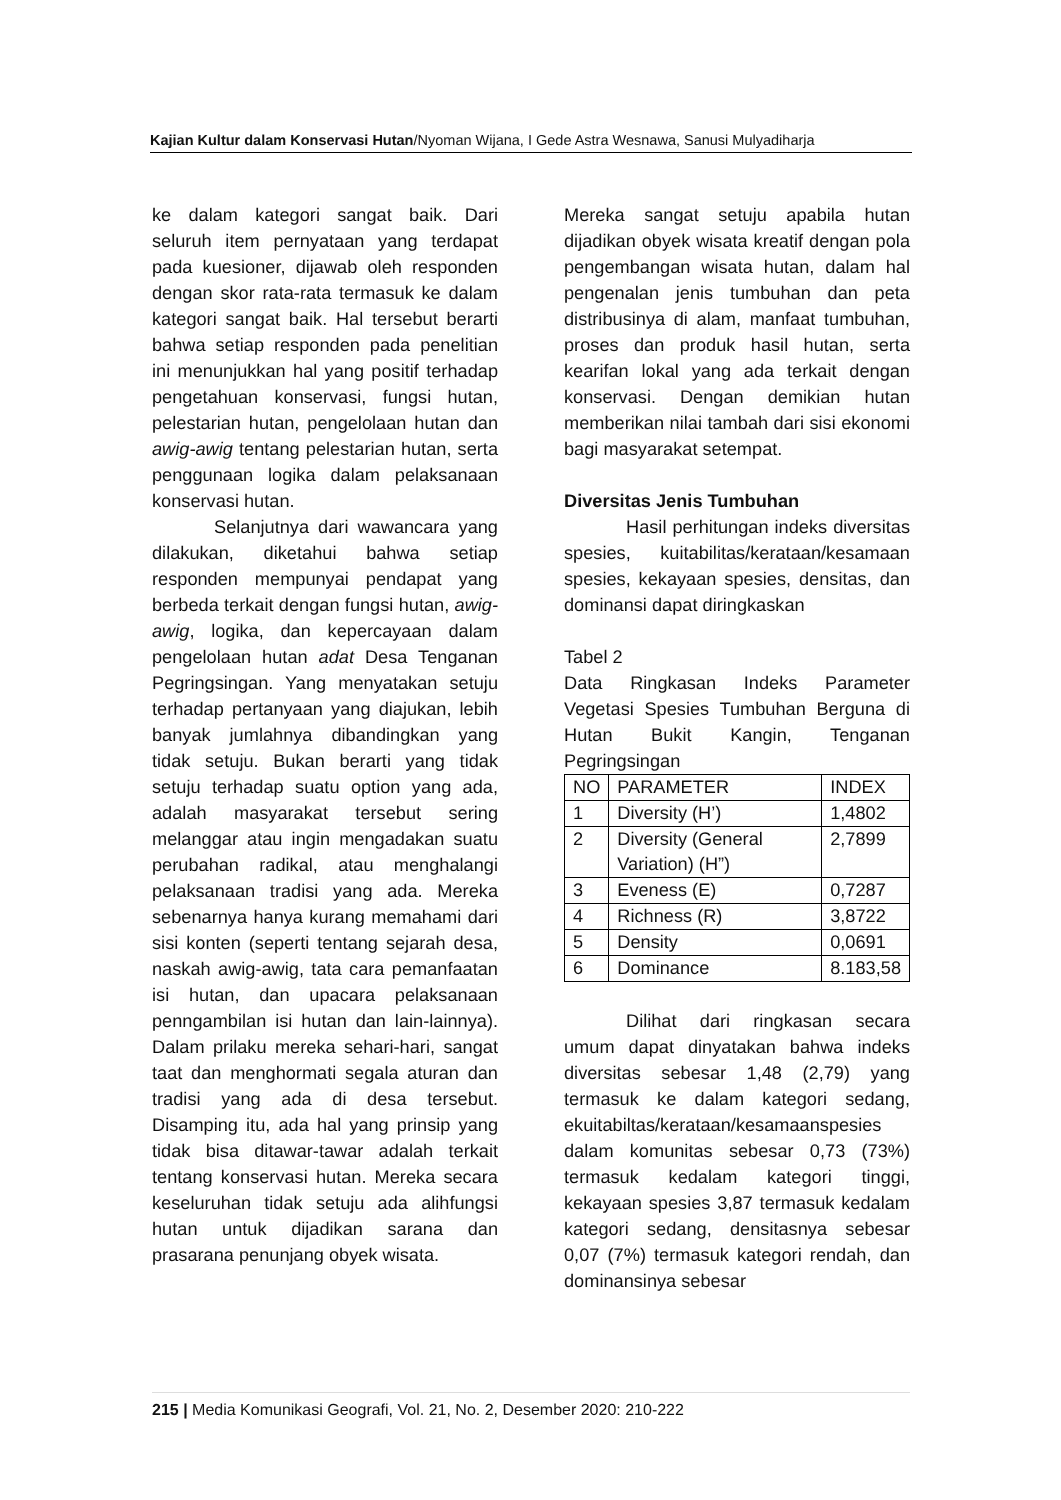Kajian Kultur dalam Konservasi Hutan/Nyoman Wijana, I Gede Astra Wesnawa, Sanusi Mulyadiharja
ke dalam kategori sangat baik. Dari seluruh item pernyataan yang terdapat pada kuesioner, dijawab oleh responden dengan skor rata-rata termasuk ke dalam kategori sangat baik. Hal tersebut berarti bahwa setiap responden pada penelitian ini menunjukkan hal yang positif terhadap pengetahuan konservasi, fungsi hutan, pelestarian hutan, pengelolaan hutan dan awig-awig tentang pelestarian hutan, serta penggunaan logika dalam pelaksanaan konservasi hutan.
Selanjutnya dari wawancara yang dilakukan, diketahui bahwa setiap responden mempunyai pendapat yang berbeda terkait dengan fungsi hutan, awig-awig, logika, dan kepercayaan dalam pengelolaan hutan adat Desa Tenganan Pegringsingan. Yang menyatakan setuju terhadap pertanyaan yang diajukan, lebih banyak jumlahnya dibandingkan yang tidak setuju. Bukan berarti yang tidak setuju terhadap suatu option yang ada, adalah masyarakat tersebut sering melanggar atau ingin mengadakan suatu perubahan radikal, atau menghalangi pelaksanaan tradisi yang ada. Mereka sebenarnya hanya kurang memahami dari sisi konten (seperti tentang sejarah desa, naskah awig-awig, tata cara pemanfaatan isi hutan, dan upacara pelaksanaan penngambilan isi hutan dan lain-lainnya). Dalam prilaku mereka sehari-hari, sangat taat dan menghormati segala aturan dan tradisi yang ada di desa tersebut. Disamping itu, ada hal yang prinsip yang tidak bisa ditawar-tawar adalah terkait tentang konservasi hutan. Mereka secara keseluruhan tidak setuju ada alihfungsi hutan untuk dijadikan sarana dan prasarana penunjang obyek wisata.
Mereka sangat setuju apabila hutan dijadikan obyek wisata kreatif dengan pola pengembangan wisata hutan, dalam hal pengenalan jenis tumbuhan dan peta distribusinya di alam, manfaat tumbuhan, proses dan produk hasil hutan, serta kearifan lokal yang ada terkait dengan konservasi. Dengan demikian hutan memberikan nilai tambah dari sisi ekonomi bagi masyarakat setempat.
Diversitas Jenis Tumbuhan
Hasil perhitungan indeks diversitas spesies, kuitabilitas/kerataan/kesamaan spesies, kekayaan spesies, densitas, dan dominansi dapat diringkaskan
Tabel 2
Data Ringkasan Indeks Parameter Vegetasi Spesies Tumbuhan Berguna di Hutan Bukit Kangin, Tenganan Pegringsingan
| NO | PARAMETER | INDEX |
| 1 | Diversity (H’) | 1,4802 |
| 2 | Diversity (General Variation) (H”) | 2,7899 |
| 3 | Eveness (E) | 0,7287 |
| 4 | Richness (R) | 3,8722 |
| 5 | Density | 0,0691 |
| 6 | Dominance | 8.183,58 |
Dilihat dari ringkasan secara umum dapat dinyatakan bahwa indeks diversitas sebesar 1,48 (2,79) yang termasuk ke dalam kategori sedang, ekuitabiltas/kerataan/kesamaanspesies dalam komunitas sebesar 0,73 (73%) termasuk kedalam kategori tinggi, kekayaan spesies 3,87 termasuk kedalam kategori sedang, densitasnya sebesar 0,07 (7%) termasuk kategori rendah, dan dominansinya sebesar
215 | Media Komunikasi Geografi, Vol. 21, No. 2, Desember 2020: 210-222